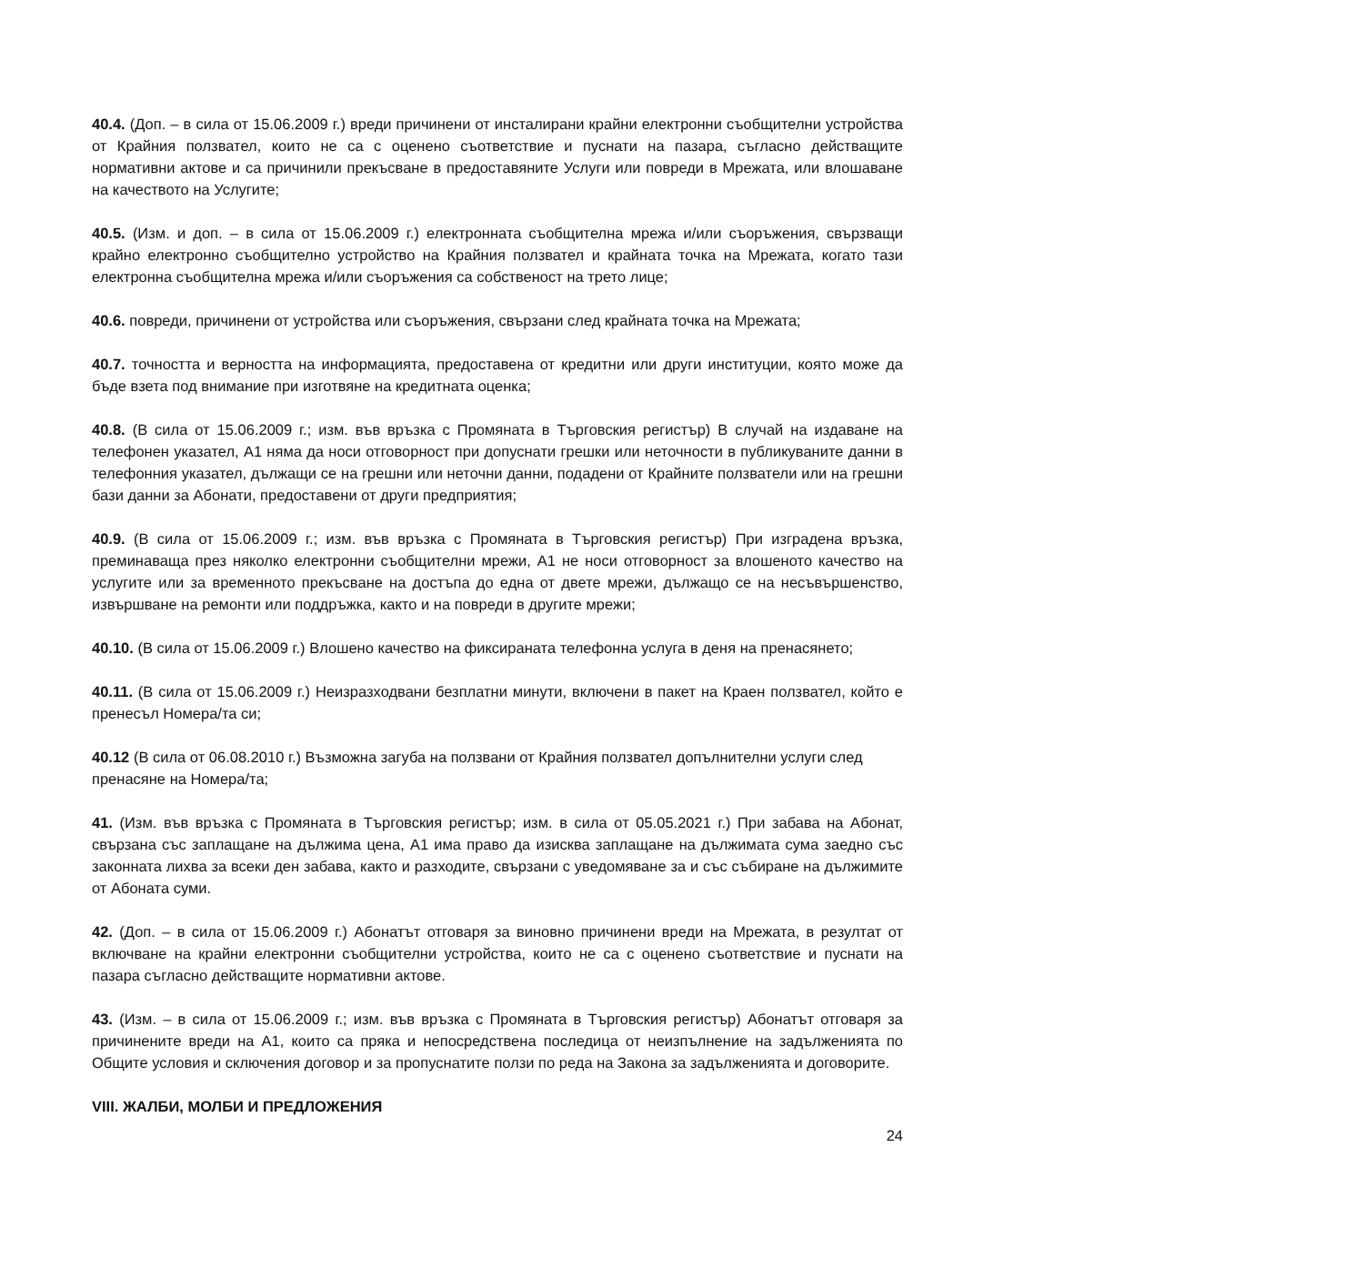40.4. (Доп. – в сила от 15.06.2009 г.) вреди причинени от инсталирани крайни електронни съобщителни устройства от Крайния ползвател, които не са с оценено съответствие и пуснати на пазара, съгласно действащите нормативни актове и са причинили прекъсване в предоставяните Услуги или повреди в Мрежата, или влошаване на качеството на Услугите;
40.5. (Изм. и доп. – в сила от 15.06.2009 г.) електронната съобщителна мрежа и/или съоръжения, свързващи крайно електронно съобщително устройство на Крайния ползвател и крайната точка на Мрежата, когато тази електронна съобщителна мрежа и/или съоръжения са собственост на трето лице;
40.6. повреди, причинени от устройства или съоръжения, свързани след крайната точка на Мрежата;
40.7. точността и верността на информацията, предоставена от кредитни или други институции, която може да бъде взета под внимание при изготвяне на кредитната оценка;
40.8. (В сила от 15.06.2009 г.; изм. във връзка с Промяната в Търговския регистър) В случай на издаване на телефонен указател, А1 няма да носи отговорност при допуснати грешки или неточности в публикуваните данни в телефонния указател, дължащи се на грешни или неточни данни, подадени от Крайните ползватели или на грешни бази данни за Абонати, предоставени от други предприятия;
40.9. (В сила от 15.06.2009 г.; изм. във връзка с Промяната в Търговския регистър) При изградена връзка, преминаваща през няколко електронни съобщителни мрежи, А1 не носи отговорност за влошеното качество на услугите или за временното прекъсване на достъпа до една от двете мрежи, дължащо се на несъвършенство, извършване на ремонти или поддръжка, както и на повреди в другите мрежи;
40.10. (В сила от 15.06.2009 г.) Влошено качество на фиксираната телефонна услуга в деня на пренасянето;
40.11. (В сила от 15.06.2009 г.) Неизразходвани безплатни минути, включени в пакет на Краен ползвател, който е пренесъл Номера/та си;
40.12 (В сила от 06.08.2010 г.) Възможна загуба на ползвани от Крайния ползвател допълнителни услуги след пренасяне на Номера/та;
41. (Изм. във връзка с Промяната в Търговския регистър; изм. в сила от 05.05.2021 г.) При забава на Абонат, свързана със заплащане на дължима цена, А1 има право да изисква заплащане на дължимата сума заедно със законната лихва за всеки ден забава, както и разходите, свързани с уведомяване за и със събиране на дължимите от Абоната суми.
42. (Доп. – в сила от 15.06.2009 г.) Абонатът отговаря за виновно причинени вреди на Мрежата, в резултат от включване на крайни електронни съобщителни устройства, които не са с оценено съответствие и пуснати на пазара съгласно действащите нормативни актове.
43. (Изм. – в сила от 15.06.2009 г.; изм. във връзка с Промяната в Търговския регистър) Абонатът отговаря за причинените вреди на А1, които са пряка и непосредствена последица от неизпълнение на задълженията по Общите условия и сключения договор и за пропуснатите ползи по реда на Закона за задълженията и договорите.
VIII. ЖАЛБИ, МОЛБИ И ПРЕДЛОЖЕНИЯ
24